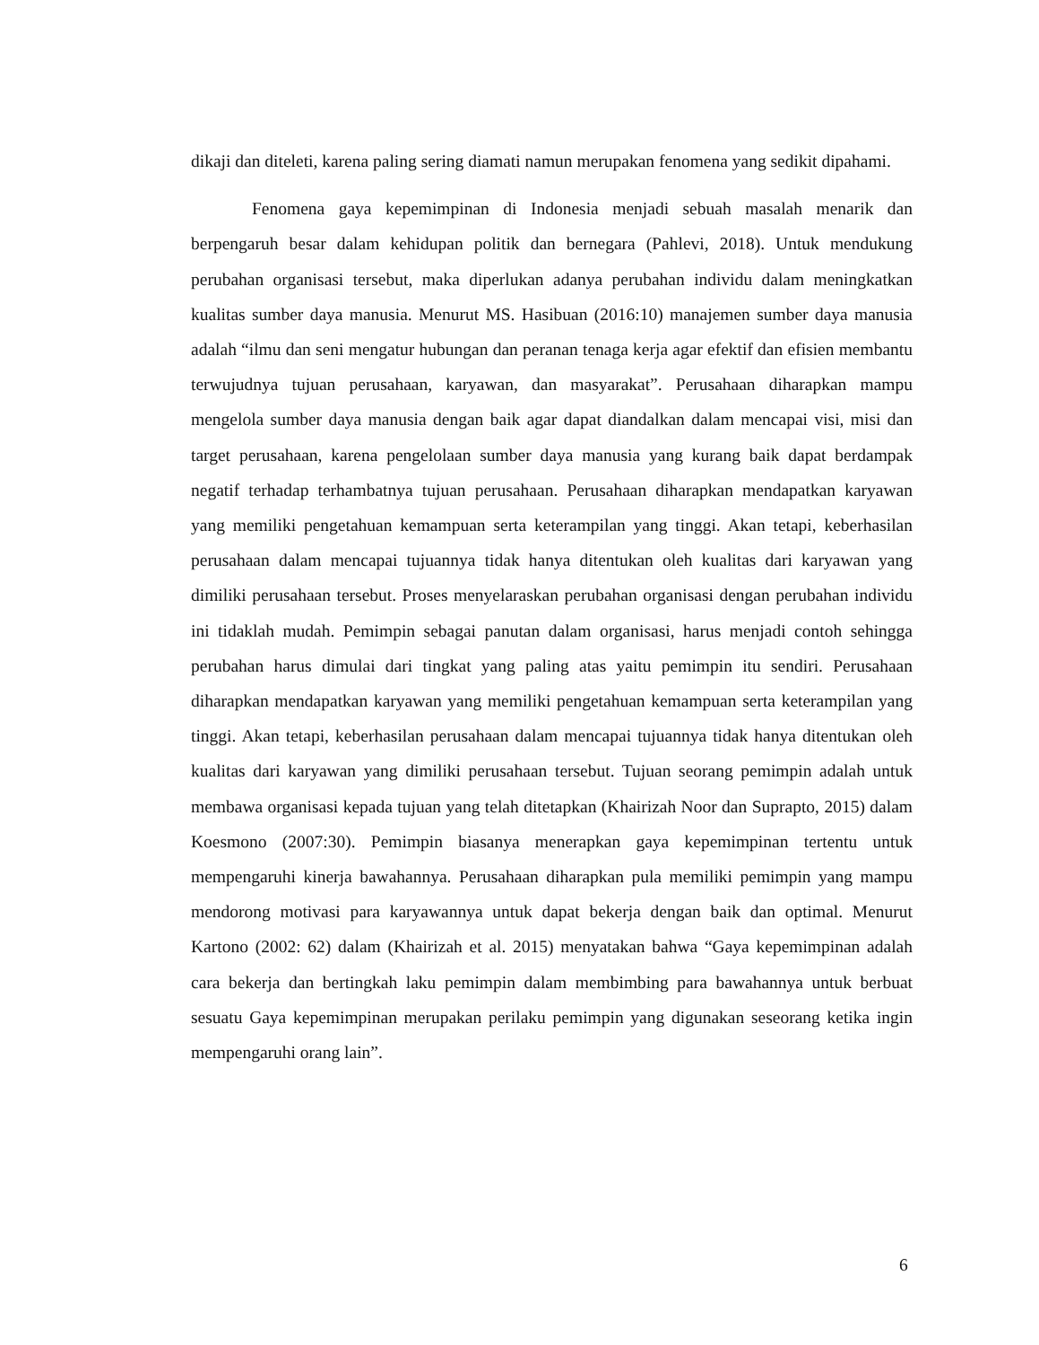dikaji dan diteleti, karena paling sering diamati namun merupakan fenomena yang sedikit dipahami.
Fenomena gaya kepemimpinan di Indonesia menjadi sebuah masalah menarik dan berpengaruh besar dalam kehidupan politik dan bernegara (Pahlevi, 2018). Untuk mendukung perubahan organisasi tersebut, maka diperlukan adanya perubahan individu dalam meningkatkan kualitas sumber daya manusia. Menurut MS. Hasibuan (2016:10) manajemen sumber daya manusia adalah “ilmu dan seni mengatur hubungan dan peranan tenaga kerja agar efektif dan efisien membantu terwujudnya tujuan perusahaan, karyawan, dan masyarakat”. Perusahaan diharapkan mampu mengelola sumber daya manusia dengan baik agar dapat diandalkan dalam mencapai visi, misi dan target perusahaan, karena pengelolaan sumber daya manusia yang kurang baik dapat berdampak negatif terhadap terhambatnya tujuan perusahaan. Perusahaan diharapkan mendapatkan karyawan yang memiliki pengetahuan kemampuan serta keterampilan yang tinggi. Akan tetapi, keberhasilan perusahaan dalam mencapai tujuannya tidak hanya ditentukan oleh kualitas dari karyawan yang dimiliki perusahaan tersebut. Proses menyelaraskan perubahan organisasi dengan perubahan individu ini tidaklah mudah. Pemimpin sebagai panutan dalam organisasi, harus menjadi contoh sehingga perubahan harus dimulai dari tingkat yang paling atas yaitu pemimpin itu sendiri. Perusahaan diharapkan mendapatkan karyawan yang memiliki pengetahuan kemampuan serta keterampilan yang tinggi. Akan tetapi, keberhasilan perusahaan dalam mencapai tujuannya tidak hanya ditentukan oleh kualitas dari karyawan yang dimiliki perusahaan tersebut. Tujuan seorang pemimpin adalah untuk membawa organisasi kepada tujuan yang telah ditetapkan (Khairizah Noor dan Suprapto, 2015) dalam Koesmono (2007:30). Pemimpin biasanya menerapkan gaya kepemimpinan tertentu untuk mempengaruhi kinerja bawahannya. Perusahaan diharapkan pula memiliki pemimpin yang mampu mendorong motivasi para karyawannya untuk dapat bekerja dengan baik dan optimal. Menurut Kartono (2002: 62) dalam (Khairizah et al. 2015) menyatakan bahwa “Gaya kepemimpinan adalah cara bekerja dan bertingkah laku pemimpin dalam membimbing para bawahannya untuk berbuat sesuatu Gaya kepemimpinan merupakan perilaku pemimpin yang digunakan seseorang ketika ingin mempengaruhi orang lain”.
6